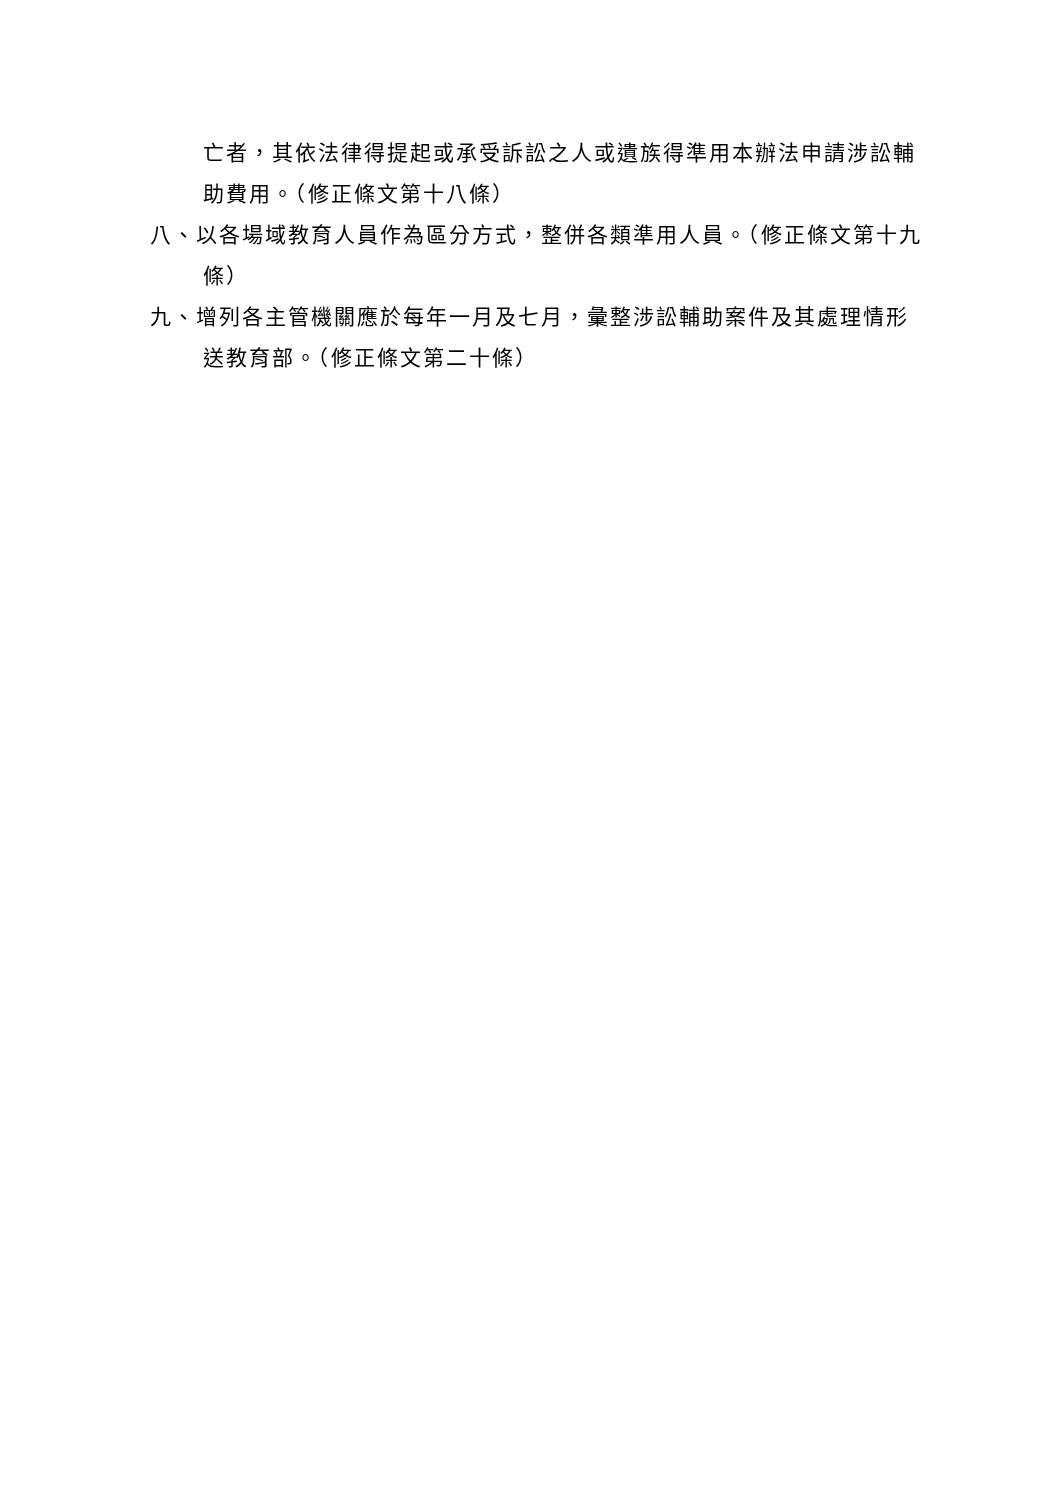亡者，其依法律得提起或承受訴訟之人或遺族得準用本辦法申請涉訟輔助費用。（修正條文第十八條）
八、以各場域教育人員作為區分方式，整併各類準用人員。（修正條文第十九條）
九、增列各主管機關應於每年一月及七月，彙整涉訟輔助案件及其處理情形送教育部。（修正條文第二十條）